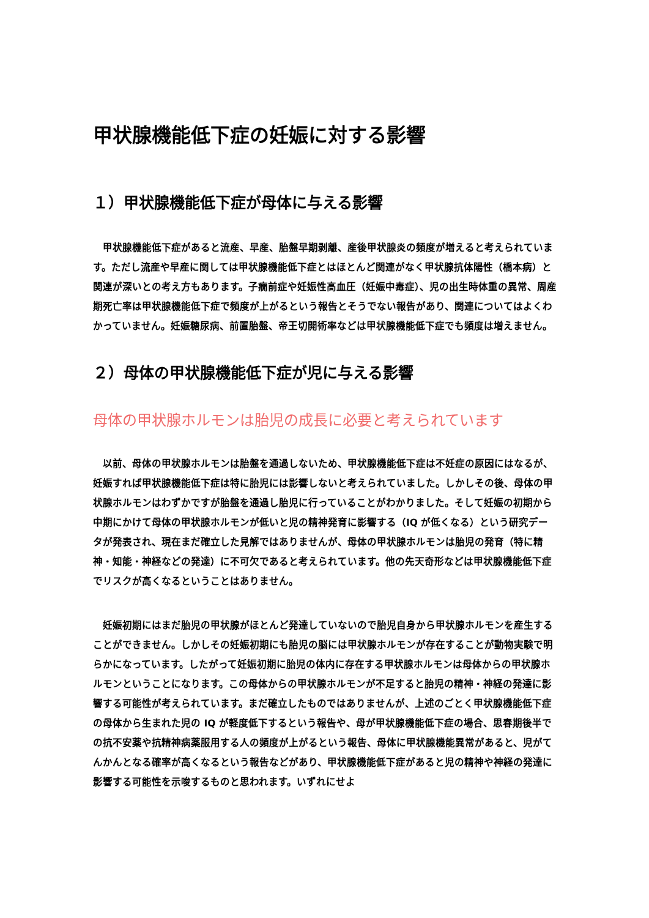甲状腺機能低下症の妊娠に対する影響
１）甲状腺機能低下症が母体に与える影響
甲状腺機能低下症があると流産、早産、胎盤早期剥離、産後甲状腺炎の頻度が増えると考えられています。ただし流産や早産に関しては甲状腺機能低下症とはほとんど関連がなく甲状腺抗体陽性（橋本病）と関連が深いとの考え方もあります。子癇前症や妊娠性高血圧（妊娠中毒症）、児の出生時体重の異常、周産期死亡率は甲状腺機能低下症で頻度が上がるという報告とそうでない報告があり、関連についてはよくわかっていません。妊娠糖尿病、前置胎盤、帝王切開術率などは甲状腺機能低下症でも頻度は増えません。
２）母体の甲状腺機能低下症が児に与える影響
母体の甲状腺ホルモンは胎児の成長に必要と考えられています
以前、母体の甲状腺ホルモンは胎盤を通過しないため、甲状腺機能低下症は不妊症の原因にはなるが、妊娠すれば甲状腺機能低下症は特に胎児には影響しないと考えられていました。しかしその後、母体の甲状腺ホルモンはわずかですが胎盤を通過し胎児に行っていることがわかりました。そして妊娠の初期から中期にかけて母体の甲状腺ホルモンが低いと児の精神発育に影響する（IQ が低くなる）という研究データが発表され、現在まだ確立した見解ではありませんが、母体の甲状腺ホルモンは胎児の発育（特に精神・知能・神経などの発達）に不可欠であると考えられています。他の先天奇形などは甲状腺機能低下症でリスクが高くなるということはありません。
妊娠初期にはまだ胎児の甲状腺がほとんど発達していないので胎児自身から甲状腺ホルモンを産生することができません。しかしその妊娠初期にも胎児の脳には甲状腺ホルモンが存在することが動物実験で明らかになっています。したがって妊娠初期に胎児の体内に存在する甲状腺ホルモンは母体からの甲状腺ホルモンということになります。この母体からの甲状腺ホルモンが不足すると胎児の精神・神経の発達に影響する可能性が考えられています。まだ確立したものではありませんが、上述のごとく甲状腺機能低下症の母体から生まれた児の IQ が軽度低下するという報告や、母が甲状腺機能低下症の場合、思春期後半での抗不安薬や抗精神病薬服用する人の頻度が上がるという報告、母体に甲状腺機能異常があると、児がてんかんとなる確率が高くなるという報告などがあり、甲状腺機能低下症があると児の精神や神経の発達に影響する可能性を示唆するものと思われます。いずれにせよ